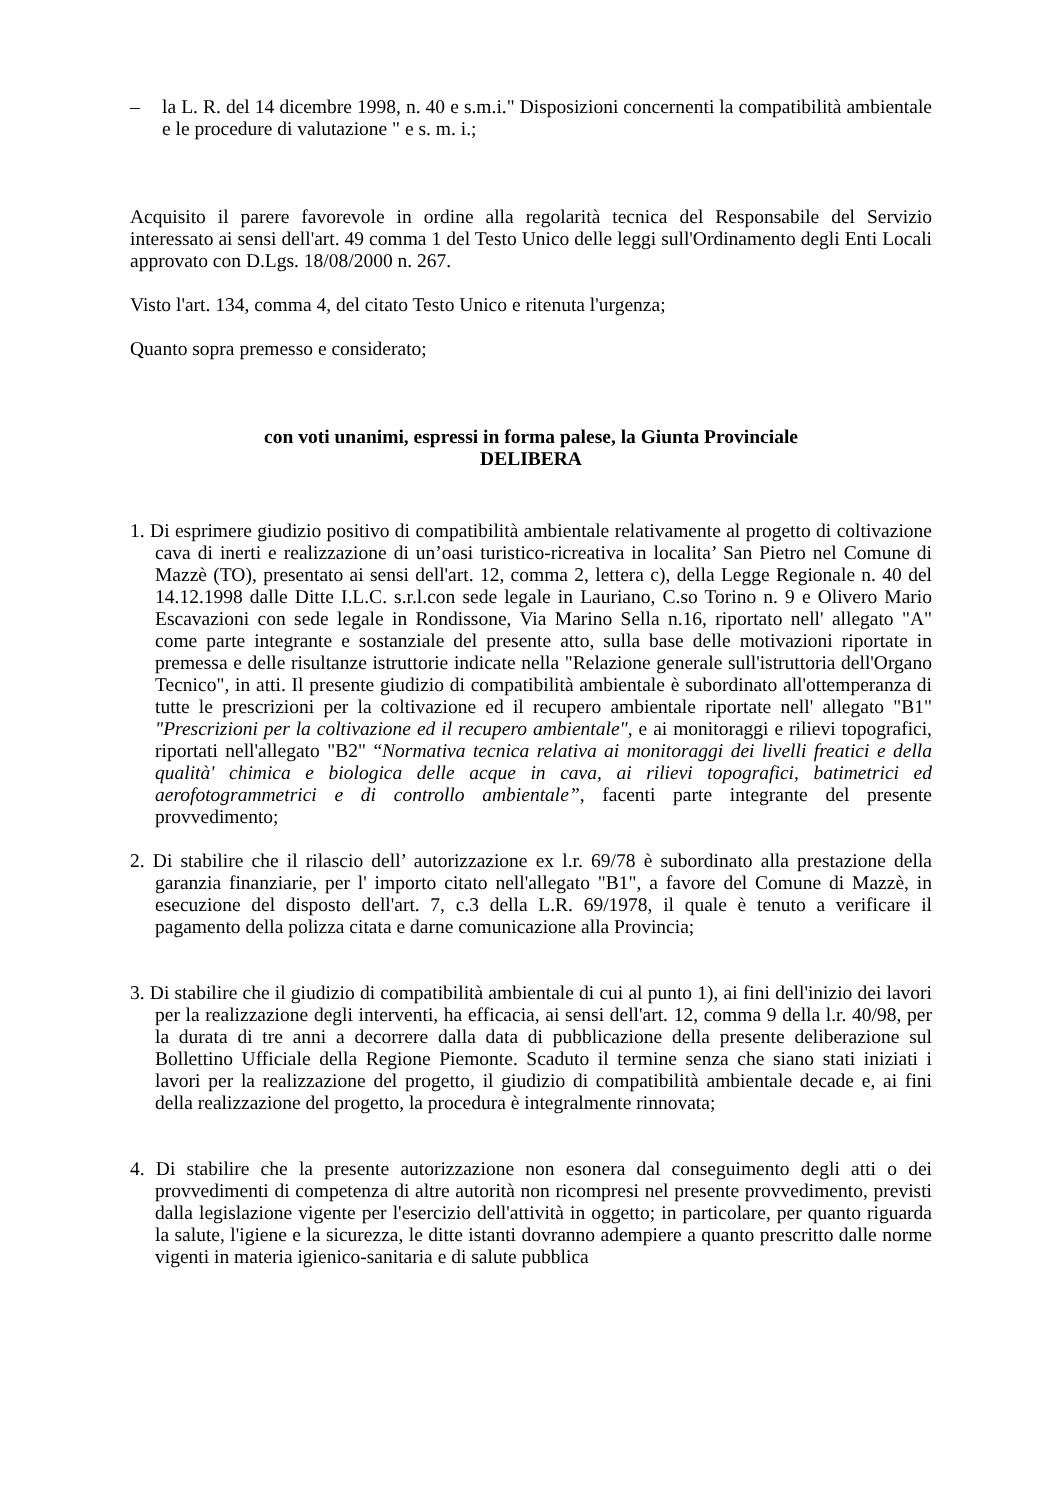– la L. R. del 14 dicembre 1998, n. 40 e s.m.i." Disposizioni concernenti la compatibilità ambientale e le procedure di valutazione " e s. m. i.;
Acquisito il parere favorevole in ordine alla regolarità tecnica del Responsabile del Servizio interessato ai sensi dell'art. 49 comma 1 del Testo Unico delle leggi sull'Ordinamento degli Enti Locali approvato con D.Lgs. 18/08/2000 n. 267.
Visto l'art. 134, comma 4, del citato Testo Unico e ritenuta l'urgenza;
Quanto sopra premesso e considerato;
con voti unanimi, espressi in forma palese, la Giunta Provinciale
DELIBERA
1. Di esprimere giudizio positivo di compatibilità ambientale relativamente al progetto di coltivazione cava di inerti e realizzazione di un’oasi turistico-ricreativa in localita’ San Pietro nel Comune di Mazzè (TO), presentato ai sensi dell'art. 12, comma 2, lettera c), della Legge Regionale n. 40 del 14.12.1998 dalle Ditte I.L.C. s.r.l.con sede legale in Lauriano, C.so Torino n. 9 e Olivero Mario Escavazioni con sede legale in Rondissone, Via Marino Sella n.16, riportato nell' allegato "A" come parte integrante e sostanziale del presente atto, sulla base delle motivazioni riportate in premessa e delle risultanze istruttorie indicate nella "Relazione generale sull'istruttoria dell'Organo Tecnico", in atti. Il presente giudizio di compatibilità ambientale è subordinato all'ottemperanza di tutte le prescrizioni per la coltivazione ed il recupero ambientale riportate nell' allegato "B1" "Prescrizioni per la coltivazione ed il recupero ambientale", e ai monitoraggi e rilievi topografici, riportati nell'allegato "B2" “Normativa tecnica relativa ai monitoraggi dei livelli freatici e della qualità' chimica e biologica delle acque in cava, ai rilievi topografici, batimetrici ed aerofotogrammetrici e di controllo ambientale”, facenti parte integrante del presente provvedimento;
2. Di stabilire che il rilascio dell’ autorizzazione ex l.r. 69/78 è subordinato alla prestazione della garanzia finanziarie, per l' importo citato nell'allegato "B1", a favore del Comune di Mazzè, in esecuzione del disposto dell'art. 7, c.3 della L.R. 69/1978, il quale è tenuto a verificare il pagamento della polizza citata e darne comunicazione alla Provincia;
3. Di stabilire che il giudizio di compatibilità ambientale di cui al punto 1), ai fini dell'inizio dei lavori per la realizzazione degli interventi, ha efficacia, ai sensi dell'art. 12, comma 9 della l.r. 40/98, per la durata di tre anni a decorrere dalla data di pubblicazione della presente deliberazione sul Bollettino Ufficiale della Regione Piemonte. Scaduto il termine senza che siano stati iniziati i lavori per la realizzazione del progetto, il giudizio di compatibilità ambientale decade e, ai fini della realizzazione del progetto, la procedura è integralmente rinnovata;
4. Di stabilire che la presente autorizzazione non esonera dal conseguimento degli atti o dei provvedimenti di competenza di altre autorità non ricompresi nel presente provvedimento, previsti dalla legislazione vigente per l'esercizio dell'attività in oggetto; in particolare, per quanto riguarda la salute, l'igiene e la sicurezza, le ditte istanti dovranno adempiere a quanto prescritto dalle norme vigenti in materia igienico-sanitaria e di salute pubblica